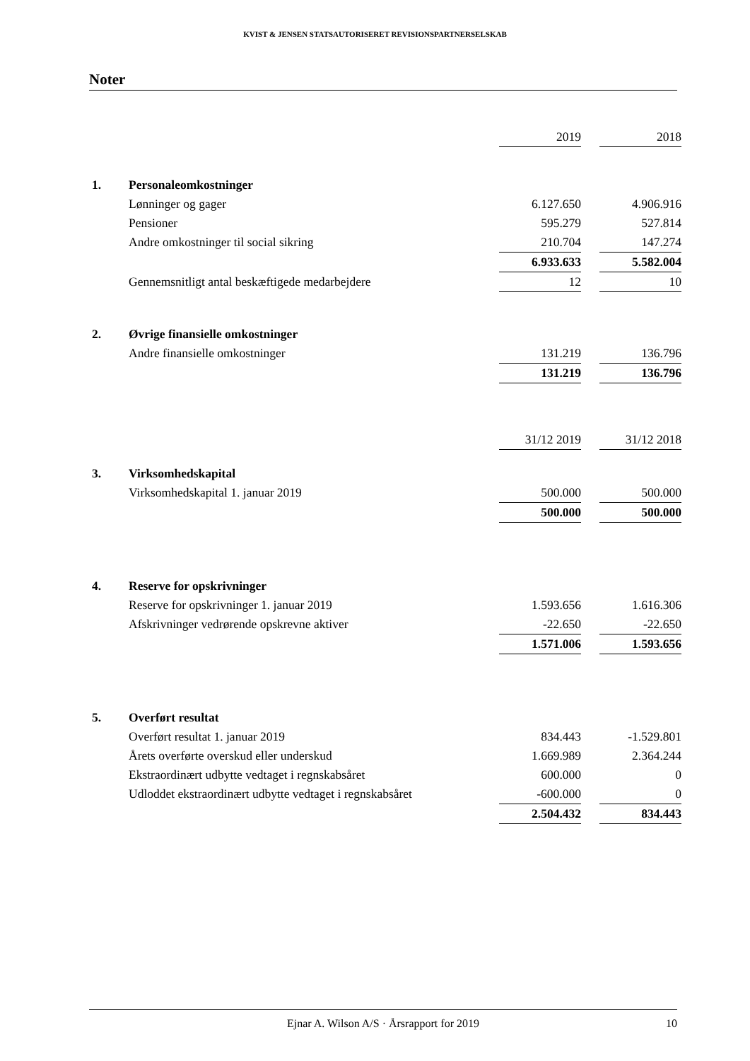KVIST & JENSEN STATSAUTORISERET REVISIONSPARTNERSELSKAB
Noter
| | | 2019 | | 2018 |
| 1. | Personaleomkostninger | | | |
| | Lønninger og gager | 6.127.650 | | 4.906.916 |
| | Pensioner | 595.279 | | 527.814 |
| | Andre omkostninger til social sikring | 210.704 | | 147.274 |
| | | 6.933.633 | | 5.582.004 |
| | Gennemsnitligt antal beskæftigede medarbejdere | 12 | | 10 |
| 2. | Øvrige finansielle omkostninger | | | |
| | Andre finansielle omkostninger | 131.219 | | 136.796 |
| | | 131.219 | | 136.796 |
| | | 31/12 2019 | | 31/12 2018 |
| 3. | Virksomhedskapital | | | |
| | Virksomhedskapital 1. januar 2019 | 500.000 | | 500.000 |
| | | 500.000 | | 500.000 |
| 4. | Reserve for opskrivninger | | | |
| | Reserve for opskrivninger 1. januar 2019 | 1.593.656 | | 1.616.306 |
| | Afskrivninger vedrørende opskrevne aktiver | -22.650 | | -22.650 |
| | | 1.571.006 | | 1.593.656 |
| 5. | Overført resultat | | | |
| | Overført resultat 1. januar 2019 | 834.443 | | -1.529.801 |
| | Årets overførte overskud eller underskud | 1.669.989 | | 2.364.244 |
| | Ekstraordinært udbytte vedtaget i regnskabsåret | 600.000 | | 0 |
| | Udloddet ekstraordinært udbytte vedtaget i regnskabsåret | -600.000 | | 0 |
| | | 2.504.432 | | 834.443 |
Ejnar A. Wilson A/S · Årsrapport for 2019 10